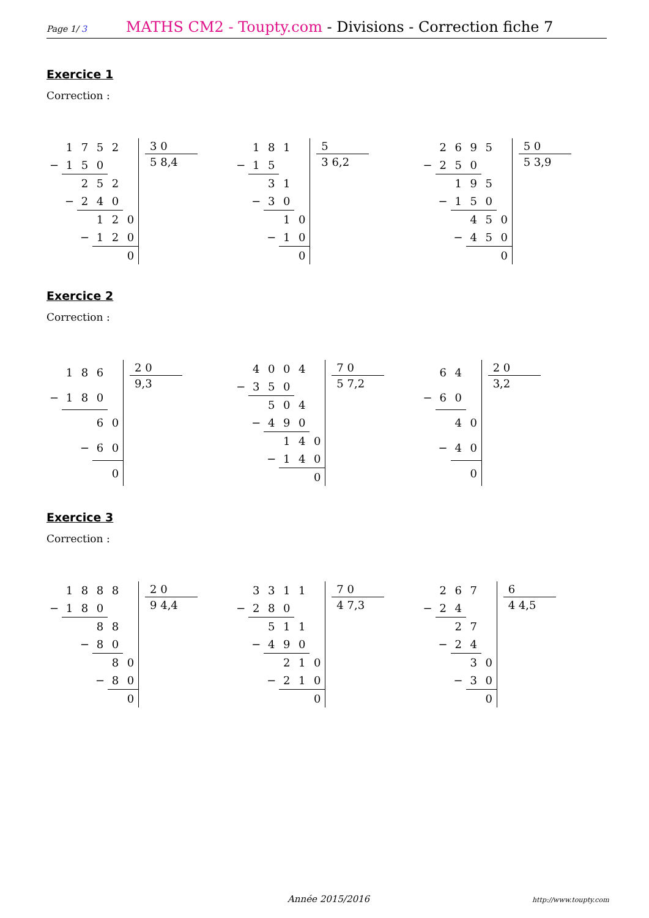Page 1/ 3
MATHS CM2 - Toupty.com - Divisions - Correction fiche 7
Exercice 1
Correction :
| | 1 | 7 | 5 | 2 | |
| − | 1 | 5 | 0 | | |
| | | 2 | 5 | 2 | |
| | − | 2 | 4 | 0 | |
| | | | 1 | 2 | 0 |
| | | − | 1 | 2 | 0 |
| | | | | | 0 |
3 0
5 8,4
| | 1 | 8 | 1 | |
| − | 1 | 5 | | |
| | | 3 | 1 | |
| | − | 3 | 0 | |
| | | | 1 | 0 |
| | | − | 1 | 0 |
| | | | | 0 |
5
3 6,2
| | 2 | 6 | 9 | 5 | |
| − | 2 | 5 | 0 | | |
| | | 1 | 9 | 5 | |
| | − | 1 | 5 | 0 | |
| | | | 4 | 5 | 0 |
| | | − | 4 | 5 | 0 |
| | | | | | 0 |
5 0
5 3,9
Exercice 2
Correction :
| | 1 | 8 | 6 | |
| − | 1 | 8 | 0 | |
| | | | 6 | 0 |
| | | − | 6 | 0 |
| | | | | 0 |
2 0
9,3
| | 4 | 0 | 0 | 4 | |
| − | 3 | 5 | 0 | | |
| | | 5 | 0 | 4 | |
| | − | 4 | 9 | 0 | |
| | | | 1 | 4 | 0 |
| | | − | 1 | 4 | 0 |
| | | | | | 0 |
7 0
5 7,2
| | 6 | 4 | |
| − | 6 | 0 | |
| | | 4 | 0 |
| | − | 4 | 0 |
| | | | 0 |
2 0
3,2
Exercice 3
Correction :
| | 1 | 8 | 8 | 8 | |
| − | 1 | 8 | 0 | | |
| | | | 8 | 8 | |
| | | − | 8 | 0 | |
| | | | | 8 | 0 |
| | | | − | 8 | 0 |
| | | | | | 0 |
2 0
9 4,4
| | 3 | 3 | 1 | 1 | |
| − | 2 | 8 | 0 | | |
| | | 5 | 1 | 1 | |
| | − | 4 | 9 | 0 | |
| | | | 2 | 1 | 0 |
| | | − | 2 | 1 | 0 |
| | | | | | 0 |
7 0
4 7,3
| | 2 | 6 | 7 | |
| − | 2 | 4 | | |
| | | 2 | 7 | |
| | − | 2 | 4 | |
| | | | 3 | 0 |
| | | − | 3 | 0 |
| | | | | 0 |
6
4 4,5
Année 2015/2016 http://www.toupty.com